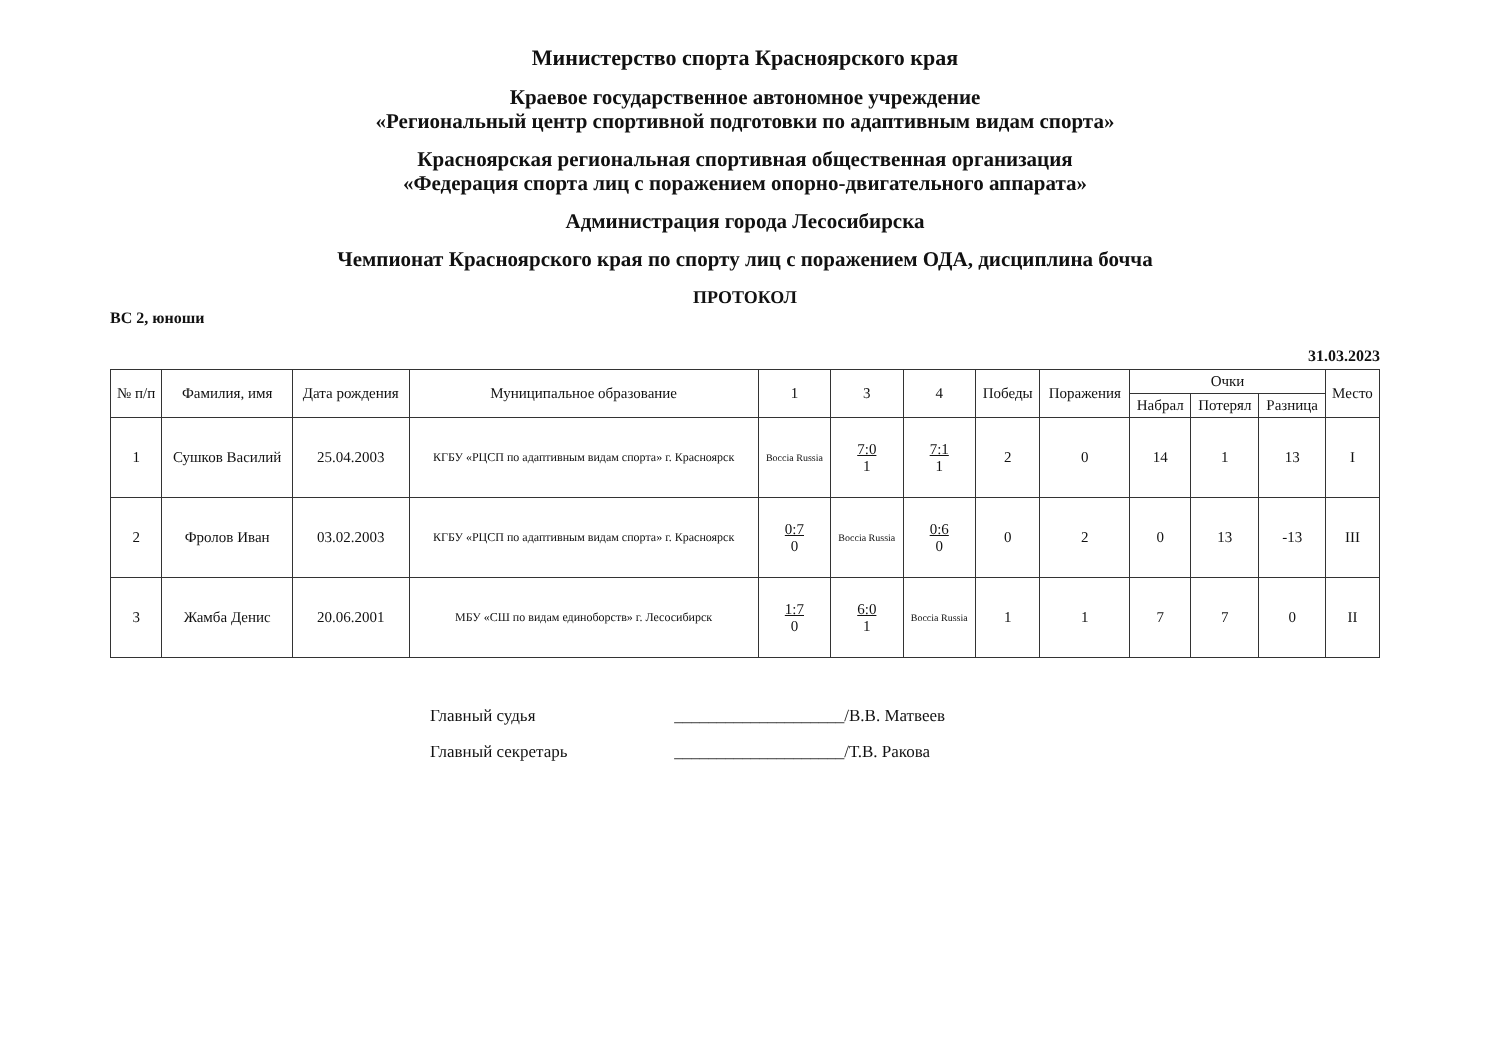Министерство спорта Красноярского края
Краевое государственное автономное учреждение
«Региональный центр спортивной подготовки по адаптивным видам спорта»
Красноярская региональная спортивная общественная организация
«Федерация спорта лиц с поражением опорно-двигательного аппарата»
Администрация города Лесосибирска
Чемпионат Красноярского края по спорту лиц с поражением ОДА, дисциплина бочча
ПРОТОКОЛ
ВС 2, юноши
31.03.2023
| № п/п | Фамилия, имя | Дата рождения | Муниципальное образование | 1 | 3 | 4 | Победы | Поражения | Очки | | | Место |
| --- | --- | --- | --- | --- | --- | --- | --- | --- | --- | --- | --- | --- |
| | | | | | | | | | Набрал | Потерял | Разница | |
| 1 | Сушков Василий | 25.04.2003 | КГБУ «РЦСП по адаптивным видам спорта» г. Красноярск | Boccia Russia | 7:0 1 | 7:1 1 | 2 | 0 | 14 | 1 | 13 | I |
| 2 | Фролов Иван | 03.02.2003 | КГБУ «РЦСП по адаптивным видам спорта» г. Красноярск | 0:7 0 | Boccia Russia | 0:6 0 | 0 | 2 | 0 | 13 | -13 | III |
| 3 | Жамба Денис | 20.06.2001 | МБУ «СШ по видам единоборств» г. Лесосибирск | 1:7 0 | 6:0 1 | Boccia Russia | 1 | 1 | 7 | 7 | 0 | II |
Главный судья ____________________/В.В. Матвеев
Главный секретарь ____________________/Т.В. Ракова